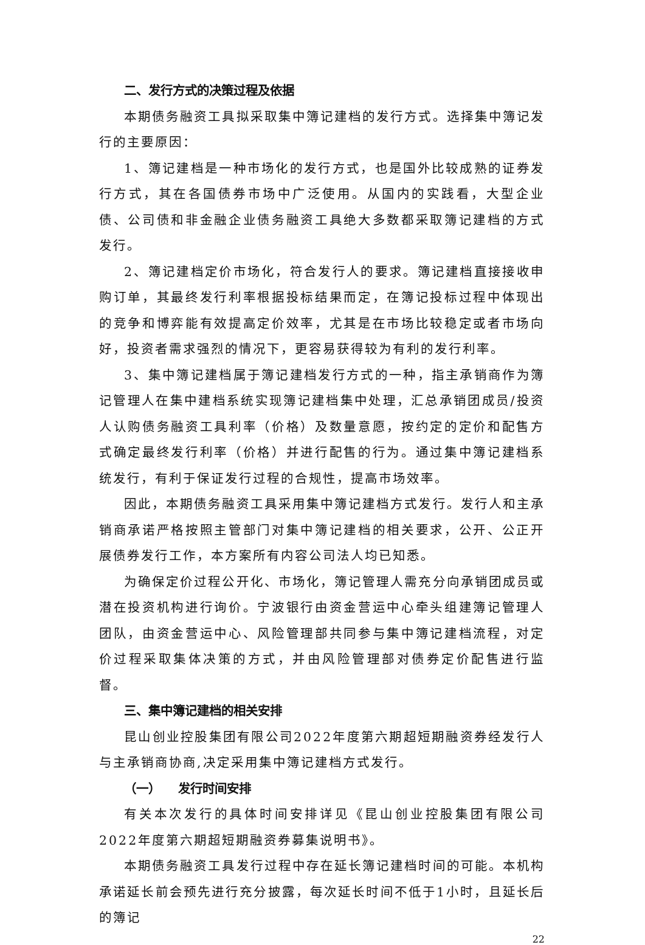二、发行方式的决策过程及依据
本期债务融资工具拟采取集中簿记建档的发行方式。选择集中簿记发行的主要原因：
1、簿记建档是一种市场化的发行方式，也是国外比较成熟的证券发行方式，其在各国债券市场中广泛使用。从国内的实践看，大型企业债、公司债和非金融企业债务融资工具绝大多数都采取簿记建档的方式发行。
2、簿记建档定价市场化，符合发行人的要求。簿记建档直接接收申购订单，其最终发行利率根据投标结果而定，在簿记投标过程中体现出的竞争和博弈能有效提高定价效率，尤其是在市场比较稳定或者市场向好，投资者需求强烈的情况下，更容易获得较为有利的发行利率。
3、集中簿记建档属于簿记建档发行方式的一种，指主承销商作为簿记管理人在集中建档系统实现簿记建档集中处理，汇总承销团成员/投资人认购债务融资工具利率（价格）及数量意愿，按约定的定价和配售方式确定最终发行利率（价格）并进行配售的行为。通过集中簿记建档系统发行，有利于保证发行过程的合规性，提高市场效率。
因此，本期债务融资工具采用集中簿记建档方式发行。发行人和主承销商承诺严格按照主管部门对集中簿记建档的相关要求，公开、公正开展债券发行工作，本方案所有内容公司法人均已知悉。
为确保定价过程公开化、市场化，簿记管理人需充分向承销团成员或潜在投资机构进行询价。宁波银行由资金营运中心牵头组建簿记管理人团队，由资金营运中心、风险管理部共同参与集中簿记建档流程，对定价过程采取集体决策的方式，并由风险管理部对债券定价配售进行监督。
三、集中簿记建档的相关安排
昆山创业控股集团有限公司2022年度第六期超短期融资券经发行人与主承销商协商,决定采用集中簿记建档方式发行。
（一） 发行时间安排
有关本次发行的具体时间安排详见《昆山创业控股集团有限公司2022年度第六期超短期融资券募集说明书》。
本期债务融资工具发行过程中存在延长簿记建档时间的可能。本机构承诺延长前会预先进行充分披露，每次延长时间不低于1小时，且延长后的簿记
22